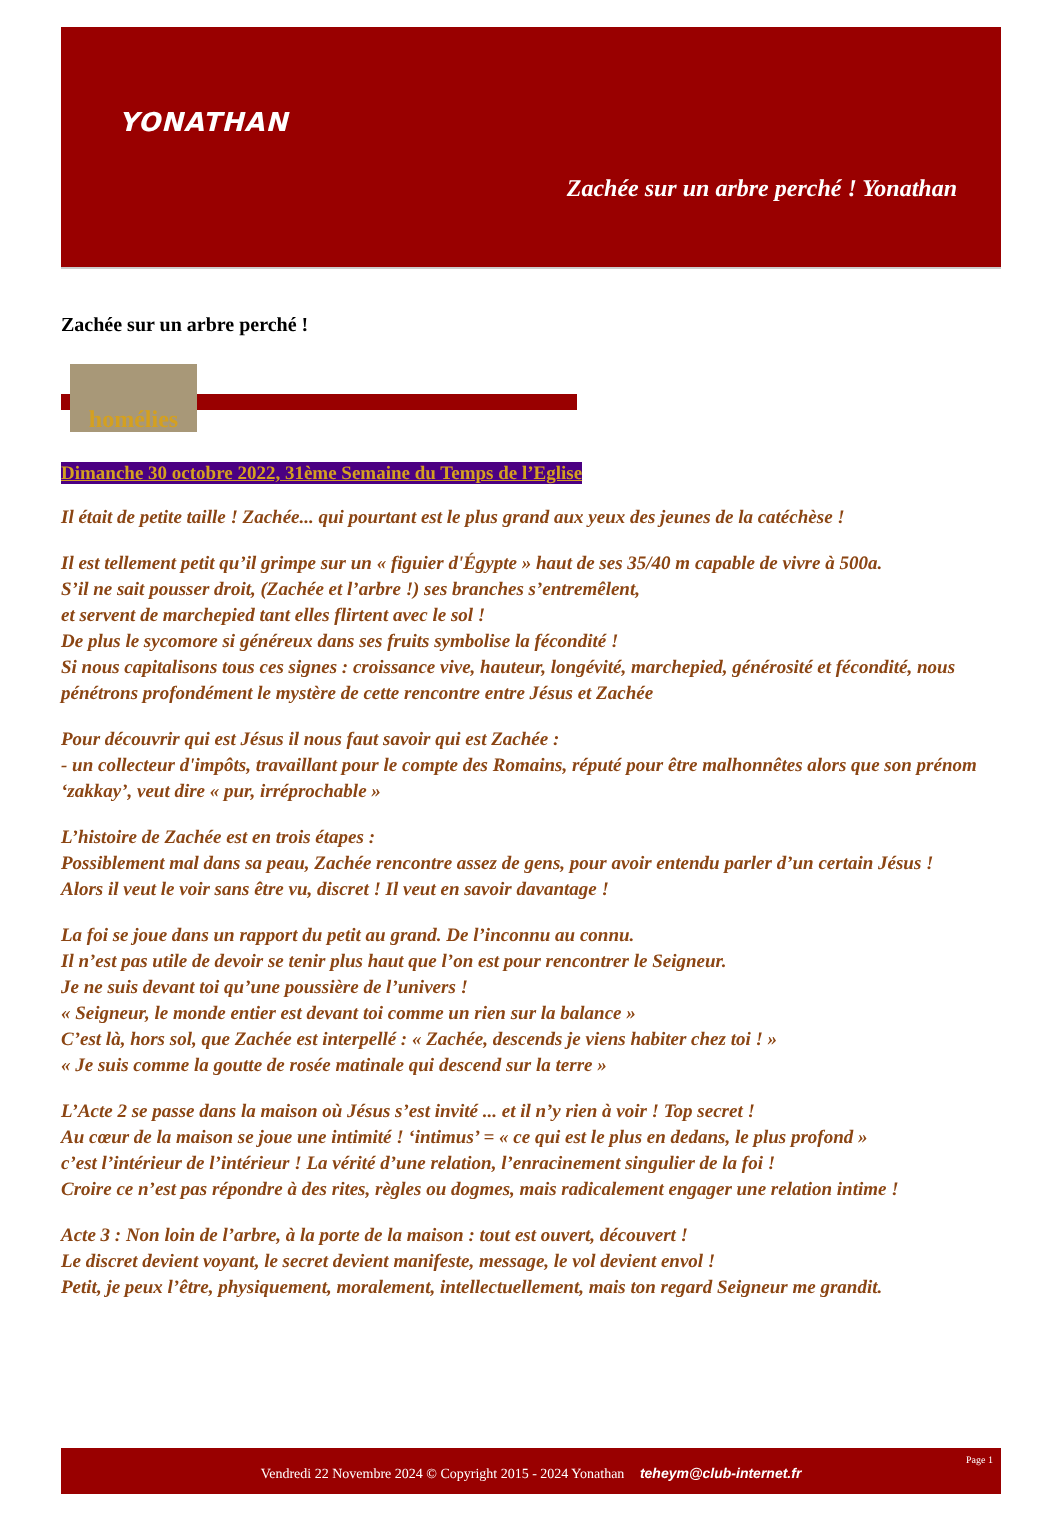YONATHAN
Zachée sur un arbre perché ! Yonathan
Zachée sur un arbre perché !
homélies
Dimanche 30 octobre 2022, 31ème Semaine du Temps de l’Eglise
Il était de petite taille ! Zachée... qui pourtant est le plus grand aux yeux des jeunes de la catéchèse !
Il est tellement petit qu’il grimpe sur un « figuier d'Égypte » haut de ses 35/40 m capable de vivre à 500a.
S’il ne sait pousser droit, (Zachée et l’arbre !) ses branches s’entremêlent,
et servent de marchepied tant elles flirtent avec le sol !
De plus le sycomore si généreux dans ses fruits symbolise la fécondité !
Si nous capitalisons tous ces signes : croissance vive, hauteur, longévité, marchepied, générosité et fécondité, nous pénétrons profondément le mystère de cette rencontre entre Jésus et Zachée
Pour découvrir qui est Jésus il nous faut savoir qui est Zachée :
- un collecteur d'impôts, travaillant pour le compte des Romains, réputé pour être malhonnêtes alors que son prénom ‘zakkay’, veut dire « pur, irréprochable »
L’histoire de Zachée est en trois étapes :
Possiblement mal dans sa peau, Zachée rencontre assez de gens, pour avoir entendu parler d’un certain Jésus !
Alors il veut le voir sans être vu, discret ! Il veut en savoir davantage !
La foi se joue dans un rapport du petit au grand. De l’inconnu au connu.
Il n’est pas utile de devoir se tenir plus haut que l’on est pour rencontrer le Seigneur.
Je ne suis devant toi qu’une poussière de l’univers !
« Seigneur, le monde entier est devant toi comme un rien sur la balance »
C’est là, hors sol, que Zachée est interpellé : « Zachée, descends je viens habiter chez toi ! »
« Je suis comme la goutte de rosée matinale qui descend sur la terre »
L’Acte 2 se passe dans la maison où Jésus s’est invité ... et il n’y rien à voir ! Top secret !
Au cœur de la maison se joue une intimité ! ‘intimus’ = « ce qui est le plus en dedans, le plus profond »
c’est l’intérieur de l’intérieur ! La vérité d’une relation, l’enracinement singulier de la foi !
Croire ce n’est pas répondre à des rites, règles ou dogmes, mais radicalement engager une relation intime !
Acte 3 : Non loin de l’arbre, à la porte de la maison : tout est ouvert, découvert !
Le discret devient voyant, le secret devient manifeste, message, le vol devient envol !
Petit, je peux l’être, physiquement, moralement, intellectuellement, mais ton regard Seigneur me grandit.
Page 1
Vendredi 22 Novembre 2024 © Copyright 2015 - 2024 Yonathan teheym@club-internet.fr